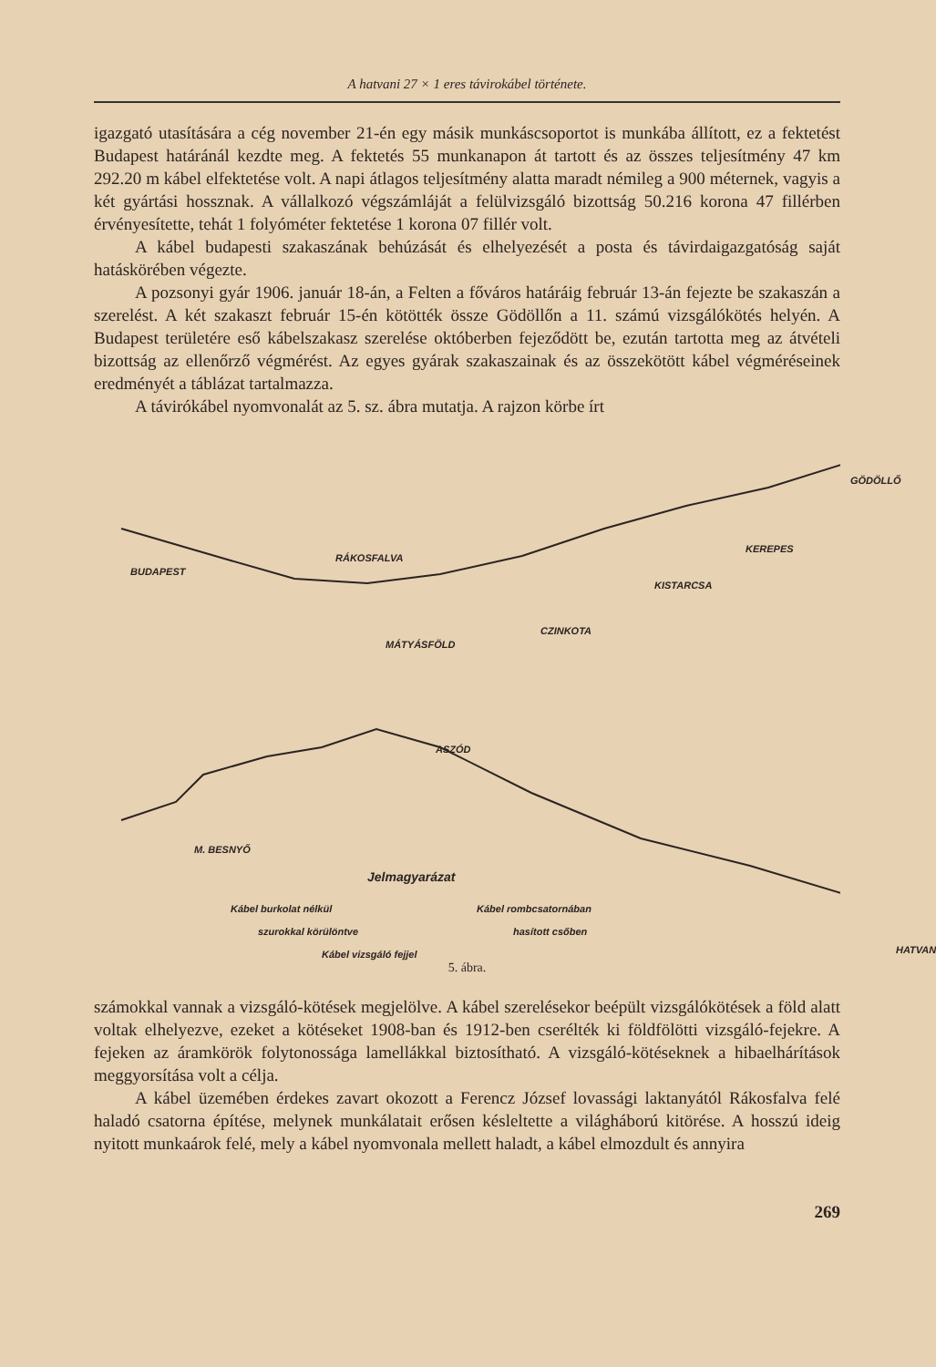A hatvani 27 × 1 eres távirokábel története.
igazgató utasítására a cég november 21-én egy másik munkáscsoportot is munkába állított, ez a fektetést Budapest határánál kezdte meg. A fektetés 55 munkanapon át tartott és az összes teljesítmény 47 km 292.20 m kábel elfektetése volt. A napi átlagos teljesítmény alatta maradt némileg a 900 méternek, vagyis a két gyártási hossznak. A vállalkozó végszámláját a felülvizsgáló bizottság 50.216 korona 47 fillérben érvényesítette, tehát 1 folyóméter fektetése 1 korona 07 fillér volt.
A kábel budapesti szakaszának behúzását és elhelyezését a posta és távirdaigazgatóság saját hatáskörében végezte.
A pozsonyi gyár 1906. január 18-án, a Felten a főváros határáig február 13-án fejezte be szakaszán a szerelést. A két szakaszt február 15-én kötötték össze Gödöllőn a 11. számú vizsgálókötés helyén. A Budapest területére eső kábelszakasz szerelése októberben fejeződött be, ezután tartotta meg az átvételi bizottság az ellenőrző végmérést. Az egyes gyárak szakaszainak és az összekötött kábel végméréseinek eredményét a táblázat tartalmazza.
A távirókábel nyomvonalát az 5. sz. ábra mutatja. A rajzon körbe írt
BUDAPEST
RÁKOSFALVA
MÁTYÁSFÖLD
CZINKOTA
KISTARCSA
KEREPES
GÖDÖLLŐ
ASZÓD
M. BESNYŐ
HATVAN
Jelmagyarázat
Kábel burkolat nélkül Kábel rombcsatornában
szurokkal körülöntve hasított csőben
Kábel vizsgáló fejjel
5. ábra.
számokkal vannak a vizsgáló-kötések megjelölve. A kábel szerelésekor beépült vizsgálókötések a föld alatt voltak elhelyezve, ezeket a kötéseket 1908-ban és 1912-ben cserélték ki földfölötti vizsgáló-fejekre. A fejeken az áramkörök folytonossága lamellákkal biztosítható. A vizsgáló-kötéseknek a hibaelhárítások meggyorsítása volt a célja.
A kábel üzemében érdekes zavart okozott a Ferencz József lovassági laktanyától Rákosfalva felé haladó csatorna építése, melynek munkálatait erősen késleltette a világháború kitörése. A hosszú ideig nyitott munkaárok felé, mely a kábel nyomvonala mellett haladt, a kábel elmozdult és annyira
269